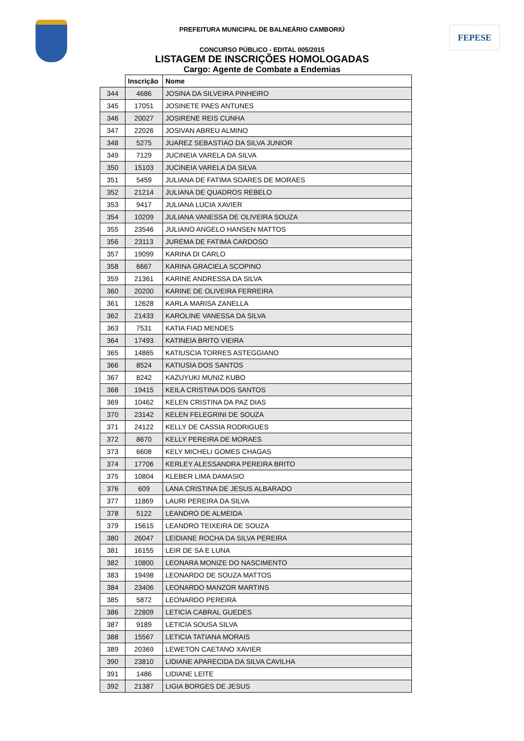FEPESE
PREFEITURA MUNICIPAL DE BALNEÁRIO CAMBORIÚ
CONCURSO PÚBLICO - EDITAL 005/2015
LISTAGEM DE INSCRIÇÕES HOMOLOGADAS
Cargo: Agente de Combate a Endemias
| | Inscrição | Nome |
| --- | --- | --- |
| 344 | 4686 | JOSINA DA SILVEIRA PINHEIRO |
| 345 | 17051 | JOSINETE PAES ANTUNES |
| 346 | 20027 | JOSIRENE REIS CUNHA |
| 347 | 22026 | JOSIVAN ABREU ALMINO |
| 348 | 5275 | JUAREZ SEBASTIAO DA SILVA JUNIOR |
| 349 | 7129 | JUCINEIA VARELA DA SILVA |
| 350 | 15103 | JUCINEIA VARELA DA SILVA |
| 351 | 5459 | JULIANA DE FATIMA SOARES DE MORAES |
| 352 | 21214 | JULIANA DE QUADROS REBELO |
| 353 | 9417 | JULIANA LUCIA XAVIER |
| 354 | 10209 | JULIANA VANESSA DE OLIVEIRA SOUZA |
| 355 | 23546 | JULIANO ANGELO HANSEN MATTOS |
| 356 | 23113 | JUREMA DE FATIMA CARDOSO |
| 357 | 19099 | KARINA DI CARLO |
| 358 | 6667 | KARINA GRACIELA SCOPINO |
| 359 | 21361 | KARINE ANDRESSA DA SILVA |
| 360 | 20200 | KARINE DE OLIVEIRA FERREIRA |
| 361 | 12628 | KARLA MARISA ZANELLA |
| 362 | 21433 | KAROLINE VANESSA DA SILVA |
| 363 | 7531 | KATIA FIAD MENDES |
| 364 | 17493 | KATINEIA BRITO VIEIRA |
| 365 | 14865 | KATIUSCIA TORRES ASTEGGIANO |
| 366 | 8524 | KATIUSIA DOS SANTOS |
| 367 | 8242 | KAZUYUKI MUNIZ KUBO |
| 368 | 19415 | KEILA CRISTINA DOS SANTOS |
| 369 | 10462 | KELEN CRISTINA DA PAZ DIAS |
| 370 | 23142 | KELEN FELEGRINI DE SOUZA |
| 371 | 24122 | KELLY DE CASSIA RODRIGUES |
| 372 | 8670 | KELLY PEREIRA DE MORAES |
| 373 | 6608 | KELY MICHELI GOMES CHAGAS |
| 374 | 17706 | KERLEY ALESSANDRA PEREIRA BRITO |
| 375 | 10804 | KLEBER LIMA DAMASIO |
| 376 | 609 | LANA CRISTINA DE JESUS ALBARADO |
| 377 | 11869 | LAURI PEREIRA DA SILVA |
| 378 | 5122 | LEANDRO DE ALMEIDA |
| 379 | 15615 | LEANDRO TEIXEIRA DE SOUZA |
| 380 | 26047 | LEIDIANE ROCHA DA SILVA PEREIRA |
| 381 | 16155 | LEIR DE SA E LUNA |
| 382 | 10800 | LEONARA MONIZE DO NASCIMENTO |
| 383 | 19498 | LEONARDO DE SOUZA MATTOS |
| 384 | 23406 | LEONARDO MANZOR MARTINS |
| 385 | 5872 | LEONARDO PEREIRA |
| 386 | 22809 | LETICIA CABRAL GUEDES |
| 387 | 9189 | LETICIA SOUSA SILVA |
| 388 | 15567 | LETICIA TATIANA MORAIS |
| 389 | 20369 | LEWETON CAETANO XAVIER |
| 390 | 23810 | LIDIANE APARECIDA DA SILVA CAVILHA |
| 391 | 1486 | LIDIANE LEITE |
| 392 | 21387 | LIGIA BORGES DE JESUS |